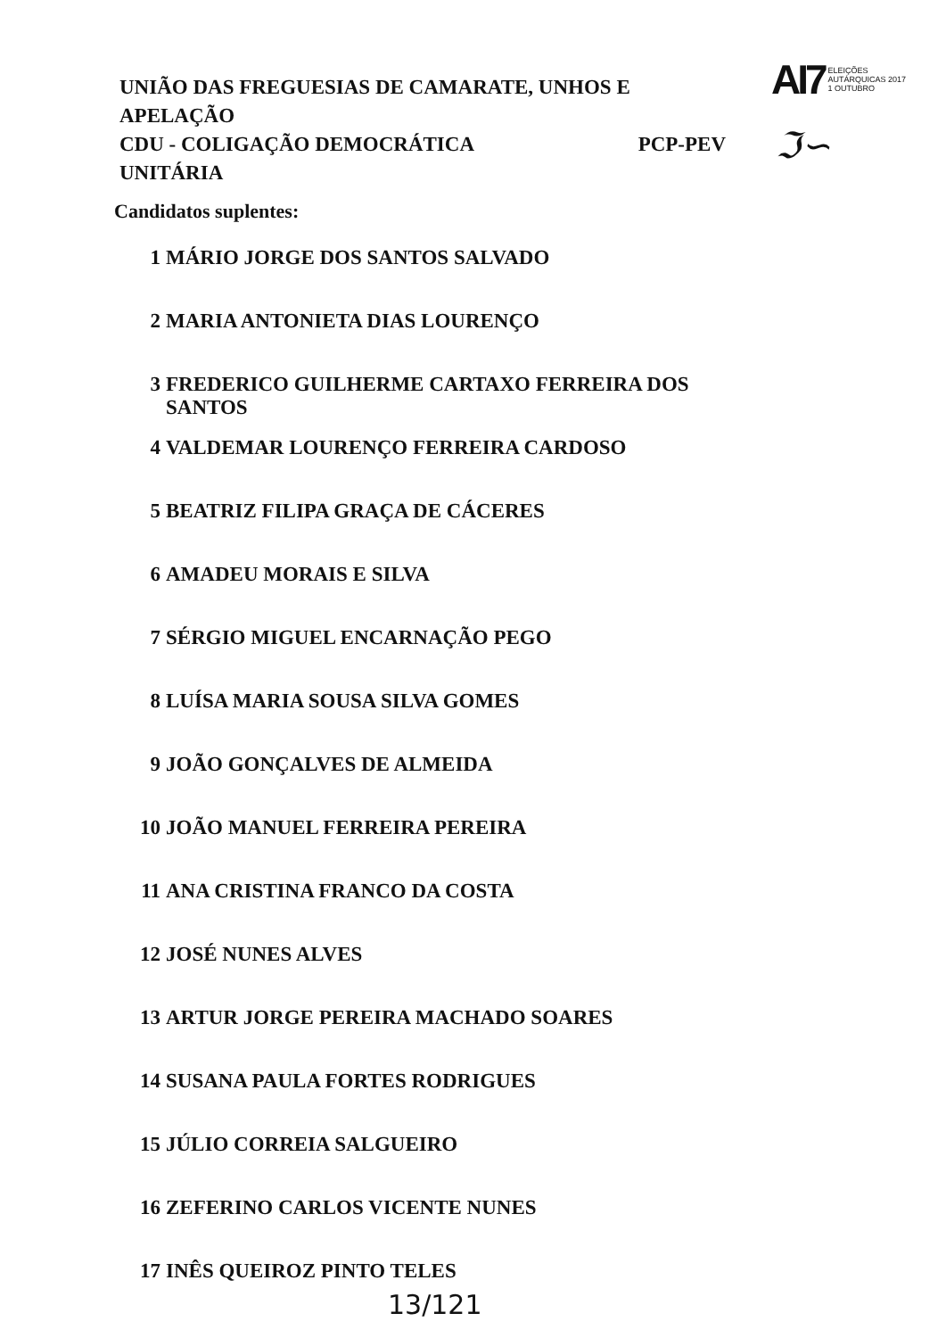AI7 ELEIÇÕES
AUTÁRQUICAS 2017
1 OUTUBRO
UNIÃO DAS FREGUESIAS DE CAMARATE, UNHOS E APELAÇÃO
CDU - COLIGAÇÃO DEMOCRÁTICA PCP-PEV
UNITÁRIA
ℑ∽
Candidatos suplentes:
1 MÁRIO JORGE DOS SANTOS SALVADO
2 MARIA ANTONIETA DIAS LOURENÇO
3 FREDERICO GUILHERME CARTAXO FERREIRA DOS
SANTOS
4 VALDEMAR LOURENÇO FERREIRA CARDOSO
5 BEATRIZ FILIPA GRAÇA DE CÁCERES
6 AMADEU MORAIS E SILVA
7 SÉRGIO MIGUEL ENCARNAÇÃO PEGO
8 LUÍSA MARIA SOUSA SILVA GOMES
9 JOÃO GONÇALVES DE ALMEIDA
10 JOÃO MANUEL FERREIRA PEREIRA
11 ANA CRISTINA FRANCO DA COSTA
12 JOSÉ NUNES ALVES
13 ARTUR JORGE PEREIRA MACHADO SOARES
14 SUSANA PAULA FORTES RODRIGUES
15 JÚLIO CORREIA SALGUEIRO
16 ZEFERINO CARLOS VICENTE NUNES
17 INÊS QUEIROZ PINTO TELES
13/121